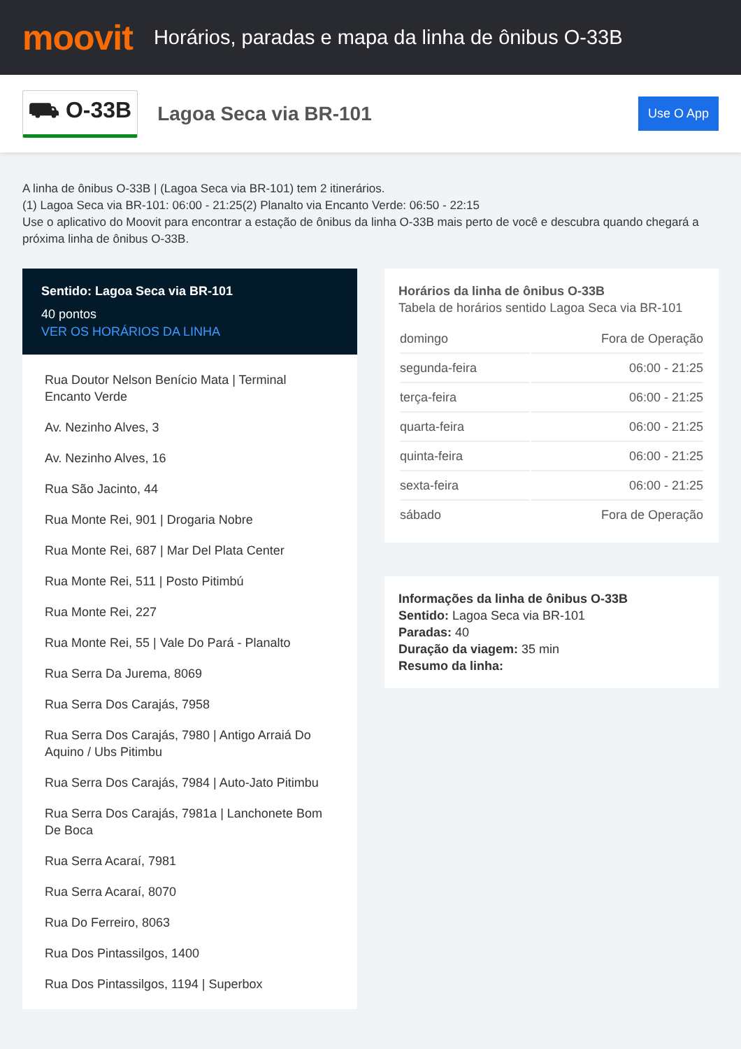moovit
Horários, paradas e mapa da linha de ônibus O-33B
⛟ O-33B
Lagoa Seca via BR-101
Use O App
A linha de ônibus O-33B | (Lagoa Seca via BR-101) tem 2 itinerários.
(1) Lagoa Seca via BR-101: 06:00 - 21:25(2) Planalto via Encanto Verde: 06:50 - 22:15
Use o aplicativo do Moovit para encontrar a estação de ônibus da linha O-33B mais perto de você e descubra quando chegará a próxima linha de ônibus O-33B.
Sentido: Lagoa Seca via BR-101
40 pontos
VER OS HORÁRIOS DA LINHA
Rua Doutor Nelson Benício Mata | Terminal Encanto Verde
Av. Nezinho Alves, 3
Av. Nezinho Alves, 16
Rua São Jacinto, 44
Rua Monte Rei, 901 | Drogaria Nobre
Rua Monte Rei, 687 | Mar Del Plata Center
Rua Monte Rei, 511 | Posto Pitimbú
Rua Monte Rei, 227
Rua Monte Rei, 55 | Vale Do Pará - Planalto
Rua Serra Da Jurema, 8069
Rua Serra Dos Carajás, 7958
Rua Serra Dos Carajás, 7980 | Antigo Arraiá Do Aquino / Ubs Pitimbu
Rua Serra Dos Carajás, 7984 | Auto-Jato Pitimbu
Rua Serra Dos Carajás, 7981a | Lanchonete Bom De Boca
Rua Serra Acaraí, 7981
Rua Serra Acaraí, 8070
Rua Do Ferreiro, 8063
Rua Dos Pintassilgos, 1400
Rua Dos Pintassilgos, 1194 | Superbox
Horários da linha de ônibus O-33B
Tabela de horários sentido Lagoa Seca via BR-101
| domingo | Fora de Operação |
| segunda-feira | 06:00 - 21:25 |
| terça-feira | 06:00 - 21:25 |
| quarta-feira | 06:00 - 21:25 |
| quinta-feira | 06:00 - 21:25 |
| sexta-feira | 06:00 - 21:25 |
| sábado | Fora de Operação |
Informações da linha de ônibus O-33B
Sentido: Lagoa Seca via BR-101
Paradas: 40
Duração da viagem: 35 min
Resumo da linha: